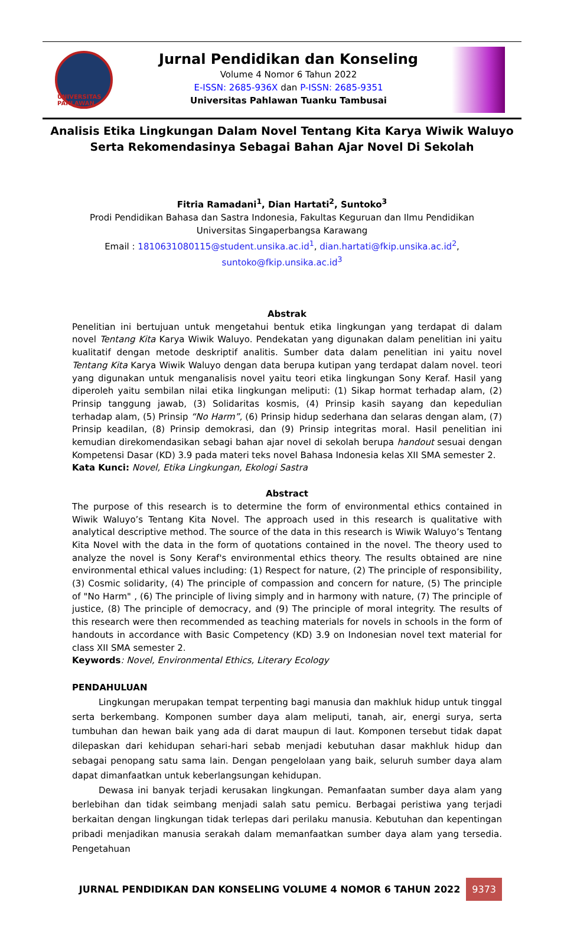UNIVERSITAS PAHLAWAN
Jurnal Pendidikan dan Konseling
Volume 4 Nomor 6 Tahun 2022
E-ISSN: 2685-936X dan P-ISSN: 2685-9351
Universitas Pahlawan Tuanku Tambusai
Analisis Etika Lingkungan Dalam Novel Tentang Kita Karya Wiwik Waluyo Serta Rekomendasinya Sebagai Bahan Ajar Novel Di Sekolah
Fitria Ramadani<sup>1</sup>, Dian Hartati<sup>2</sup>, Suntoko<sup>3</sup>
Prodi Pendidikan Bahasa dan Sastra Indonesia, Fakultas Keguruan dan Ilmu Pendidikan
Universitas Singaperbangsa Karawang
Email : 1810631080115@student.unsika.ac.id<sup>1</sup>, dian.hartati@fkip.unsika.ac.id<sup>2</sup>,
suntoko@fkip.unsika.ac.id<sup>3</sup>
Abstrak
Penelitian ini bertujuan untuk mengetahui bentuk etika lingkungan yang terdapat di dalam novel Tentang Kita Karya Wiwik Waluyo. Pendekatan yang digunakan dalam penelitian ini yaitu kualitatif dengan metode deskriptif analitis. Sumber data dalam penelitian ini yaitu novel Tentang Kita Karya Wiwik Waluyo dengan data berupa kutipan yang terdapat dalam novel. teori yang digunakan untuk menganalisis novel yaitu teori etika lingkungan Sony Keraf. Hasil yang diperoleh yaitu sembilan nilai etika lingkungan meliputi: (1) Sikap hormat terhadap alam, (2) Prinsip tanggung jawab, (3) Solidaritas kosmis, (4) Prinsip kasih sayang dan kepedulian terhadap alam, (5) Prinsip “No Harm”, (6) Prinsip hidup sederhana dan selaras dengan alam, (7) Prinsip keadilan, (8) Prinsip demokrasi, dan (9) Prinsip integritas moral. Hasil penelitian ini kemudian direkomendasikan sebagi bahan ajar novel di sekolah berupa handout sesuai dengan Kompetensi Dasar (KD) 3.9 pada materi teks novel Bahasa Indonesia kelas XII SMA semester 2.
Kata Kunci: Novel, Etika Lingkungan, Ekologi Sastra
Abstract
The purpose of this research is to determine the form of environmental ethics contained in Wiwik Waluyo’s Tentang Kita Novel. The approach used in this research is qualitative with analytical descriptive method. The source of the data in this research is Wiwik Waluyo’s Tentang Kita Novel with the data in the form of quotations contained in the novel. The theory used to analyze the novel is Sony Keraf's environmental ethics theory. The results obtained are nine environmental ethical values including: (1) Respect for nature, (2) The principle of responsibility, (3) Cosmic solidarity, (4) The principle of compassion and concern for nature, (5) The principle of "No Harm" , (6) The principle of living simply and in harmony with nature, (7) The principle of justice, (8) The principle of democracy, and (9) The principle of moral integrity. The results of this research were then recommended as teaching materials for novels in schools in the form of handouts in accordance with Basic Competency (KD) 3.9 on Indonesian novel text material for class XII SMA semester 2.
Keywords: Novel, Environmental Ethics, Literary Ecology
PENDAHULUAN
Lingkungan merupakan tempat terpenting bagi manusia dan makhluk hidup untuk tinggal serta berkembang. Komponen sumber daya alam meliputi, tanah, air, energi surya, serta tumbuhan dan hewan baik yang ada di darat maupun di laut. Komponen tersebut tidak dapat dilepaskan dari kehidupan sehari-hari sebab menjadi kebutuhan dasar makhluk hidup dan sebagai penopang satu sama lain. Dengan pengelolaan yang baik, seluruh sumber daya alam dapat dimanfaatkan untuk keberlangsungan kehidupan.
Dewasa ini banyak terjadi kerusakan lingkungan. Pemanfaatan sumber daya alam yang berlebihan dan tidak seimbang menjadi salah satu pemicu. Berbagai peristiwa yang terjadi berkaitan dengan lingkungan tidak terlepas dari perilaku manusia. Kebutuhan dan kepentingan pribadi menjadikan manusia serakah dalam memanfaatkan sumber daya alam yang tersedia. Pengetahuan
JURNAL PENDIDIKAN DAN KONSELING VOLUME 4 NOMOR 6 TAHUN 2022 9373